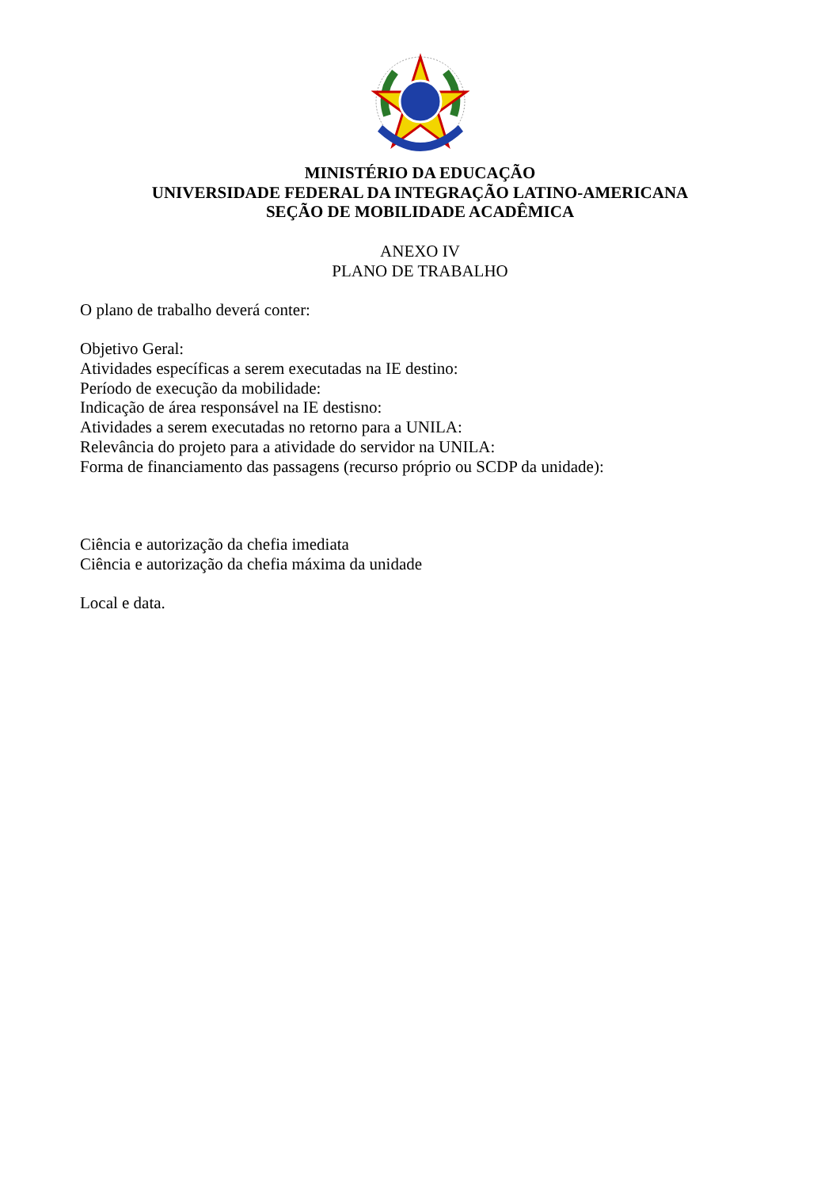MINISTÉRIO DA EDUCAÇÃO
UNIVERSIDADE FEDERAL DA INTEGRAÇÃO LATINO-AMERICANA
SEÇÃO DE MOBILIDADE ACADÊMICA
ANEXO IV
PLANO DE TRABALHO
O plano de trabalho deverá conter:
Objetivo Geral:
Atividades específicas a serem executadas na IE destino:
Período de execução da mobilidade:
Indicação de área responsável na IE destisno:
Atividades a serem executadas no retorno para a UNILA:
Relevância do projeto para a atividade do servidor na UNILA:
Forma de financiamento das passagens (recurso próprio ou SCDP da unidade):
Ciência e autorização da chefia imediata
Ciência e autorização da chefia máxima da unidade
Local e data.